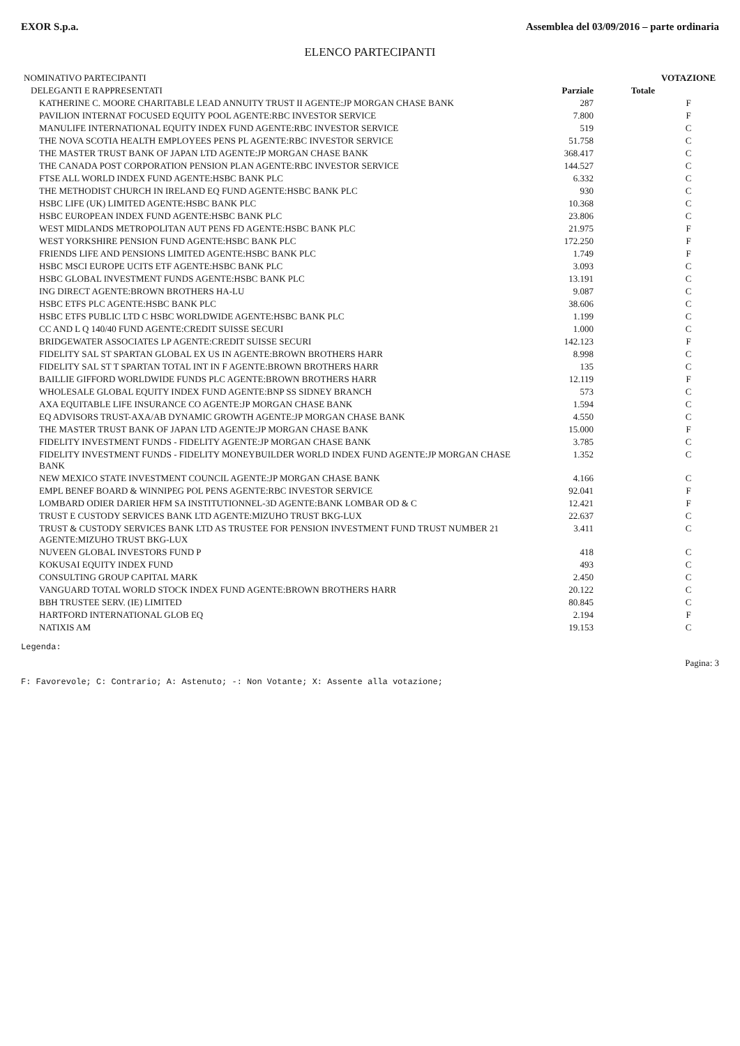EXOR S.p.a. Assemblea del 03/09/2016 – parte ordinaria
ELENCO PARTECIPANTI
| NOMINATIVO PARTECIPANTI | | | VOTAZIONE |
| DELEGANTI E RAPPRESENTATI | Parziale | Totale | |
| KATHERINE C. MOORE CHARITABLE LEAD ANNUITY TRUST II AGENTE:JP MORGAN CHASE BANK | 287 | | F |
| PAVILION INTERNAT FOCUSED EQUITY POOL AGENTE:RBC INVESTOR SERVICE | 7.800 | | F |
| MANULIFE INTERNATIONAL EQUITY INDEX FUND AGENTE:RBC INVESTOR SERVICE | 519 | | C |
| THE NOVA SCOTIA HEALTH EMPLOYEES PENS PL AGENTE:RBC INVESTOR SERVICE | 51.758 | | C |
| THE MASTER TRUST BANK OF JAPAN LTD AGENTE:JP MORGAN CHASE BANK | 368.417 | | C |
| THE CANADA POST CORPORATION PENSION PLAN AGENTE:RBC INVESTOR SERVICE | 144.527 | | C |
| FTSE ALL WORLD INDEX FUND AGENTE:HSBC BANK PLC | 6.332 | | C |
| THE METHODIST CHURCH IN IRELAND EQ FUND AGENTE:HSBC BANK PLC | 930 | | C |
| HSBC LIFE (UK) LIMITED AGENTE:HSBC BANK PLC | 10.368 | | C |
| HSBC EUROPEAN INDEX FUND AGENTE:HSBC BANK PLC | 23.806 | | C |
| WEST MIDLANDS METROPOLITAN AUT PENS FD AGENTE:HSBC BANK PLC | 21.975 | | F |
| WEST YORKSHIRE PENSION FUND AGENTE:HSBC BANK PLC | 172.250 | | F |
| FRIENDS LIFE AND PENSIONS LIMITED AGENTE:HSBC BANK PLC | 1.749 | | F |
| HSBC MSCI EUROPE UCITS ETF AGENTE:HSBC BANK PLC | 3.093 | | C |
| HSBC GLOBAL INVESTMENT FUNDS AGENTE:HSBC BANK PLC | 13.191 | | C |
| ING DIRECT AGENTE:BROWN BROTHERS HA-LU | 9.087 | | C |
| HSBC ETFS PLC AGENTE:HSBC BANK PLC | 38.606 | | C |
| HSBC ETFS PUBLIC LTD C HSBC WORLDWIDE AGENTE:HSBC BANK PLC | 1.199 | | C |
| CC AND L Q 140/40 FUND AGENTE:CREDIT SUISSE SECURI | 1.000 | | C |
| BRIDGEWATER ASSOCIATES LP AGENTE:CREDIT SUISSE SECURI | 142.123 | | F |
| FIDELITY SAL ST SPARTAN GLOBAL EX US IN AGENTE:BROWN BROTHERS HARR | 8.998 | | C |
| FIDELITY SAL ST T SPARTAN TOTAL INT IN F AGENTE:BROWN BROTHERS HARR | 135 | | C |
| BAILLIE GIFFORD WORLDWIDE FUNDS PLC AGENTE:BROWN BROTHERS HARR | 12.119 | | F |
| WHOLESALE GLOBAL EQUITY INDEX FUND AGENTE:BNP SS SIDNEY BRANCH | 573 | | C |
| AXA EQUITABLE LIFE INSURANCE CO AGENTE:JP MORGAN CHASE BANK | 1.594 | | C |
| EQ ADVISORS TRUST-AXA/AB DYNAMIC GROWTH AGENTE:JP MORGAN CHASE BANK | 4.550 | | C |
| THE MASTER TRUST BANK OF JAPAN LTD AGENTE:JP MORGAN CHASE BANK | 15.000 | | F |
| FIDELITY INVESTMENT FUNDS - FIDELITY AGENTE:JP MORGAN CHASE BANK | 3.785 | | C |
| FIDELITY INVESTMENT FUNDS - FIDELITY MONEYBUILDER WORLD INDEX FUND AGENTE:JP MORGAN CHASE BANK | 1.352 | | C |
| NEW MEXICO STATE INVESTMENT COUNCIL AGENTE:JP MORGAN CHASE BANK | 4.166 | | C |
| EMPL BENEF BOARD & WINNIPEG POL PENS AGENTE:RBC INVESTOR SERVICE | 92.041 | | F |
| LOMBARD ODIER DARIER HFM SA INSTITUTIONNEL-3D AGENTE:BANK LOMBAR OD & C | 12.421 | | F |
| TRUST E CUSTODY SERVICES BANK LTD AGENTE:MIZUHO TRUST BKG-LUX | 22.637 | | C |
| TRUST & CUSTODY SERVICES BANK LTD AS TRUSTEE FOR PENSION INVESTMENT FUND TRUST NUMBER 21 AGENTE:MIZUHO TRUST BKG-LUX | 3.411 | | C |
| NUVEEN GLOBAL INVESTORS FUND P | 418 | | C |
| KOKUSAI EQUITY INDEX FUND | 493 | | C |
| CONSULTING GROUP CAPITAL MARK | 2.450 | | C |
| VANGUARD TOTAL WORLD STOCK INDEX FUND AGENTE:BROWN BROTHERS HARR | 20.122 | | C |
| BBH TRUSTEE SERV. (IE) LIMITED | 80.845 | | C |
| HARTFORD INTERNATIONAL GLOB EQ | 2.194 | | F |
| NATIXIS AM | 19.153 | | C |
Legenda:
Pagina: 3
F: Favorevole; C: Contrario; A: Astenuto; -: Non Votante; X: Assente alla votazione;